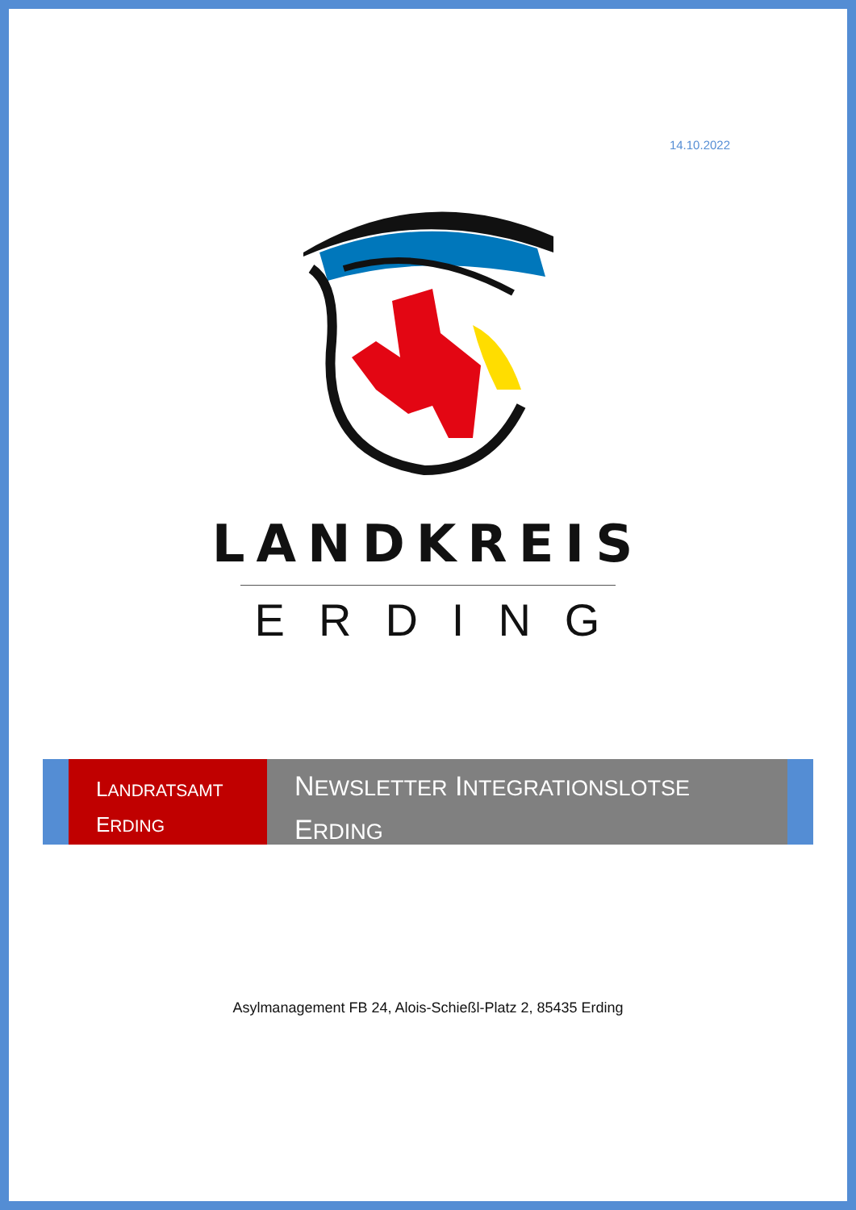14.10.2022
LANDKREIS
ERDING
LANDRATSAMT
ERDING
NEWSLETTER INTEGRATIONSLOTSE
ERDING
Asylmanagement FB 24, Alois-Schießl-Platz 2, 85435 Erding